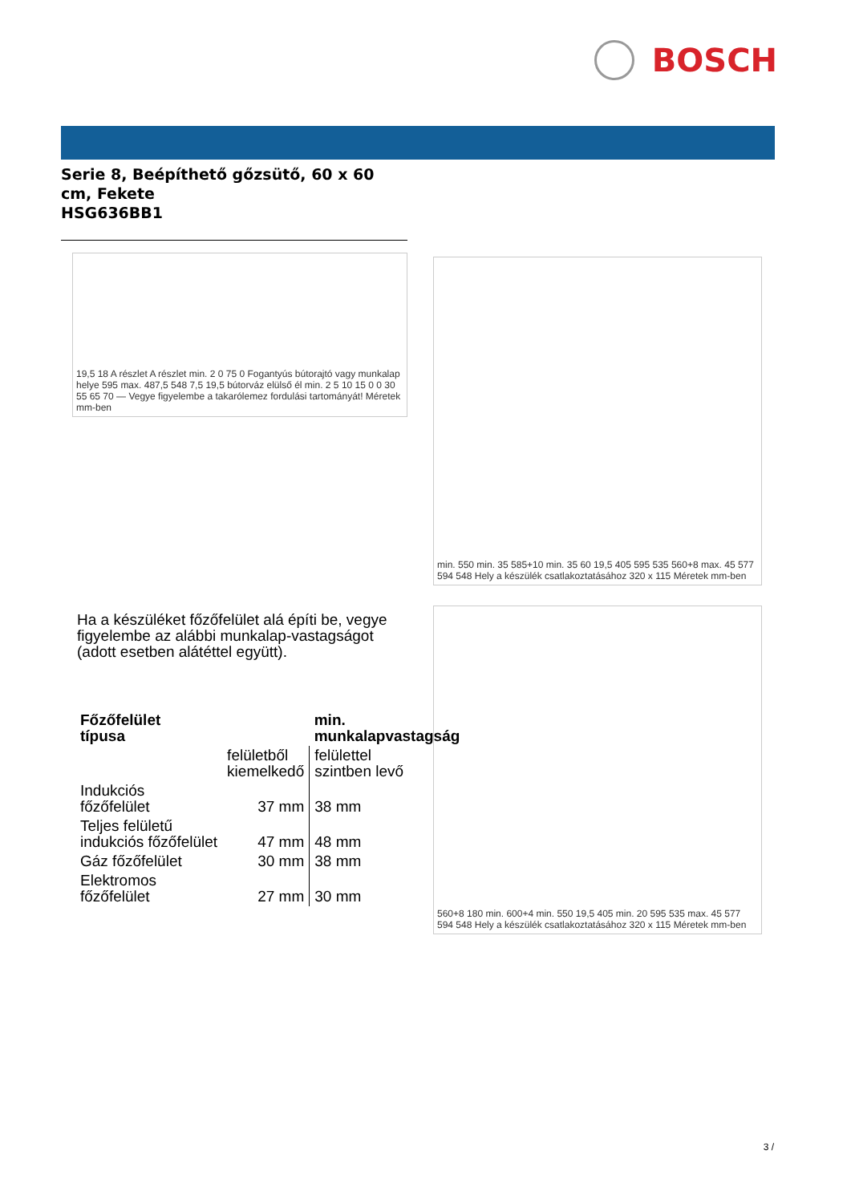BOSCH
Serie 8, Beépíthető gőzsütő, 60 x 60 cm, Fekete
HSG636BB1
19,5 18 A részlet A részlet min. 2 0 75 0 Fogantyús bútorajtó vagy munkalap helye 595 max. 487,5 548 7,5 19,5 bútorváz elülső él min. 2 5 10 15 0 0 30 55 65 70 — Vegye figyelembe a takarólemez fordulási tartományát! Méretek mm-ben
min. 550 min. 35 585+10 min. 35 60 19,5 405 595 535 560+8 max. 45 577 594 548 Hely a készülék csatlakoztatásához 320 x 115 Méretek mm-ben
Ha a készüléket főzőfelület alá építi be, vegye figyelembe az alábbi munkalap-vastagságot (adott esetben alátéttel együtt).
| Főzőfelület típusa | | min. munkalapvastagság |
| --- | --- | --- |
| | felületből kiemelkedő | felülettel szintben levő |
| Indukciós főzőfelület | 37 mm | 38 mm |
| Teljes felületű indukciós főzőfelület | 47 mm | 48 mm |
| Gáz főzőfelület | 30 mm | 38 mm |
| Elektromos főzőfelület | 27 mm | 30 mm |
560+8 180 min. 600+4 min. 550 19,5 405 min. 20 595 535 max. 45 577 594 548 Hely a készülék csatlakoztatásához 320 x 115 Méretek mm-ben
3 /